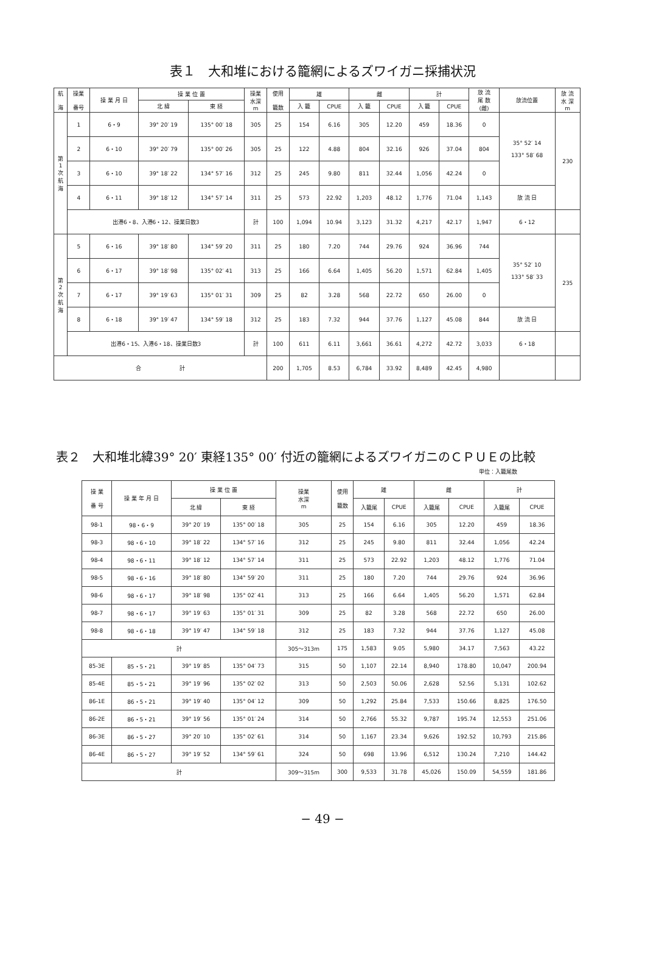表１　大和堆における籠網によるズワイガニ採捕状況
| 航 海 | 操業 番号 | 操 業 月 日 | 操 業 位 置 | | 操業 水深 m | 使用 籠数 | 雄 | | 雌 | | 計 | | 放 流 尾 数 (雌) | 放流位置 | 放 流 水 深 m |
| --- | --- | --- | --- | --- | --- | --- | --- | --- | --- | --- | --- | --- | --- | --- | --- |
| | | | 北 緯 | 東 経 | | | 入 籠 | CPUE | 入 籠 | CPUE | 入 籠 | CPUE | | | |
| 第 1 次 航 海 | 1 | 6・9 | 39° 20′ 19 | 135° 00′ 18 | 305 | 25 | 154 | 6.16 | 305 | 12.20 | 459 | 18.36 | 0 | 35° 52′ 14 133° 58′ 68 | 230 |
| | 2 | 6・10 | 39° 20′ 79 | 135° 00′ 26 | 305 | 25 | 122 | 4.88 | 804 | 32.16 | 926 | 37.04 | 804 | | |
| | 3 | 6・10 | 39° 18′ 22 | 134° 57′ 16 | 312 | 25 | 245 | 9.80 | 811 | 32.44 | 1,056 | 42.24 | 0 | | |
| | 4 | 6・11 | 39° 18′ 12 | 134° 57′ 14 | 311 | 25 | 573 | 22.92 | 1,203 | 48.12 | 1,776 | 71.04 | 1,143 | 放 流 日 | |
| | 出港6・8、入港6・12、操業日数3 | | | | 計 | 100 | 1,094 | 10.94 | 3,123 | 31.32 | 4,217 | 42.17 | 1,947 | 6・12 | |
| 第 2 次 航 海 | 5 | 6・16 | 39° 18′ 80 | 134° 59′ 20 | 311 | 25 | 180 | 7.20 | 744 | 29.76 | 924 | 36.96 | 744 | 35° 52′ 10 133° 58′ 33 | 235 |
| | 6 | 6・17 | 39° 18′ 98 | 135° 02′ 41 | 313 | 25 | 166 | 6.64 | 1,405 | 56.20 | 1,571 | 62.84 | 1,405 | | |
| | 7 | 6・17 | 39° 19′ 63 | 135° 01′ 31 | 309 | 25 | 82 | 3.28 | 568 | 22.72 | 650 | 26.00 | 0 | | |
| | 8 | 6・18 | 39° 19′ 47 | 134° 59′ 18 | 312 | 25 | 183 | 7.32 | 944 | 37.76 | 1,127 | 45.08 | 844 | 放 流 日 | |
| | 出港6・15、入港6・18、操業日数3 | | | | 計 | 100 | 611 | 6.11 | 3,661 | 36.61 | 4,272 | 42.72 | 3,033 | 6・18 | |
| 合 計 | | | | | | 200 | 1,705 | 8.53 | 6,784 | 33.92 | 8,489 | 42.45 | 4,980 | | |
表２　大和堆北緯39° 20′ 東経135° 00′ 付近の籠網によるズワイガニのＣＰＵＥの比較
単位：入籠尾数
| 操 業 番 号 | 操 業 年 月 日 | 操 業 位 置 | | 操業 水深 m | 使用 籠数 | 雄 | | 雌 | | 計 | |
| --- | --- | --- | --- | --- | --- | --- | --- | --- | --- | --- | --- |
| | | 北 緯 | 東 経 | | | 入籠尾 | CPUE | 入籠尾 | CPUE | 入籠尾 | CPUE |
| 98-1 | 98・6・9 | 39° 20′ 19 | 135° 00′ 18 | 305 | 25 | 154 | 6.16 | 305 | 12.20 | 459 | 18.36 |
| 98-3 | 98・6・10 | 39° 18′ 22 | 134° 57′ 16 | 312 | 25 | 245 | 9.80 | 811 | 32.44 | 1,056 | 42.24 |
| 98-4 | 98・6・11 | 39° 18′ 12 | 134° 57′ 14 | 311 | 25 | 573 | 22.92 | 1,203 | 48.12 | 1,776 | 71.04 |
| 98-5 | 98・6・16 | 39° 18′ 80 | 134° 59′ 20 | 311 | 25 | 180 | 7.20 | 744 | 29.76 | 924 | 36.96 |
| 98-6 | 98・6・17 | 39° 18′ 98 | 135° 02′ 41 | 313 | 25 | 166 | 6.64 | 1,405 | 56.20 | 1,571 | 62.84 |
| 98-7 | 98・6・17 | 39° 19′ 63 | 135° 01′ 31 | 309 | 25 | 82 | 3.28 | 568 | 22.72 | 650 | 26.00 |
| 98-8 | 98・6・18 | 39° 19′ 47 | 134° 59′ 18 | 312 | 25 | 183 | 7.32 | 944 | 37.76 | 1,127 | 45.08 |
| 計 | | | | 305～313m | 175 | 1,583 | 9.05 | 5,980 | 34.17 | 7,563 | 43.22 |
| 85-3E | 85・5・21 | 39° 19′ 85 | 135° 04′ 73 | 315 | 50 | 1,107 | 22.14 | 8,940 | 178.80 | 10,047 | 200.94 |
| 85-4E | 85・5・21 | 39° 19′ 96 | 135° 02′ 02 | 313 | 50 | 2,503 | 50.06 | 2,628 | 52.56 | 5,131 | 102.62 |
| 86-1E | 86・5・21 | 39° 19′ 40 | 135° 04′ 12 | 309 | 50 | 1,292 | 25.84 | 7,533 | 150.66 | 8,825 | 176.50 |
| 86-2E | 86・5・21 | 39° 19′ 56 | 135° 01′ 24 | 314 | 50 | 2,766 | 55.32 | 9,787 | 195.74 | 12,553 | 251.06 |
| 86-3E | 86・5・27 | 39° 20′ 10 | 135° 02′ 61 | 314 | 50 | 1,167 | 23.34 | 9,626 | 192.52 | 10,793 | 215.86 |
| 86-4E | 86・5・27 | 39° 19′ 52 | 134° 59′ 61 | 324 | 50 | 698 | 13.96 | 6,512 | 130.24 | 7,210 | 144.42 |
| 計 | | | | 309～315m | 300 | 9,533 | 31.78 | 45,026 | 150.09 | 54,559 | 181.86 |
− 49 −